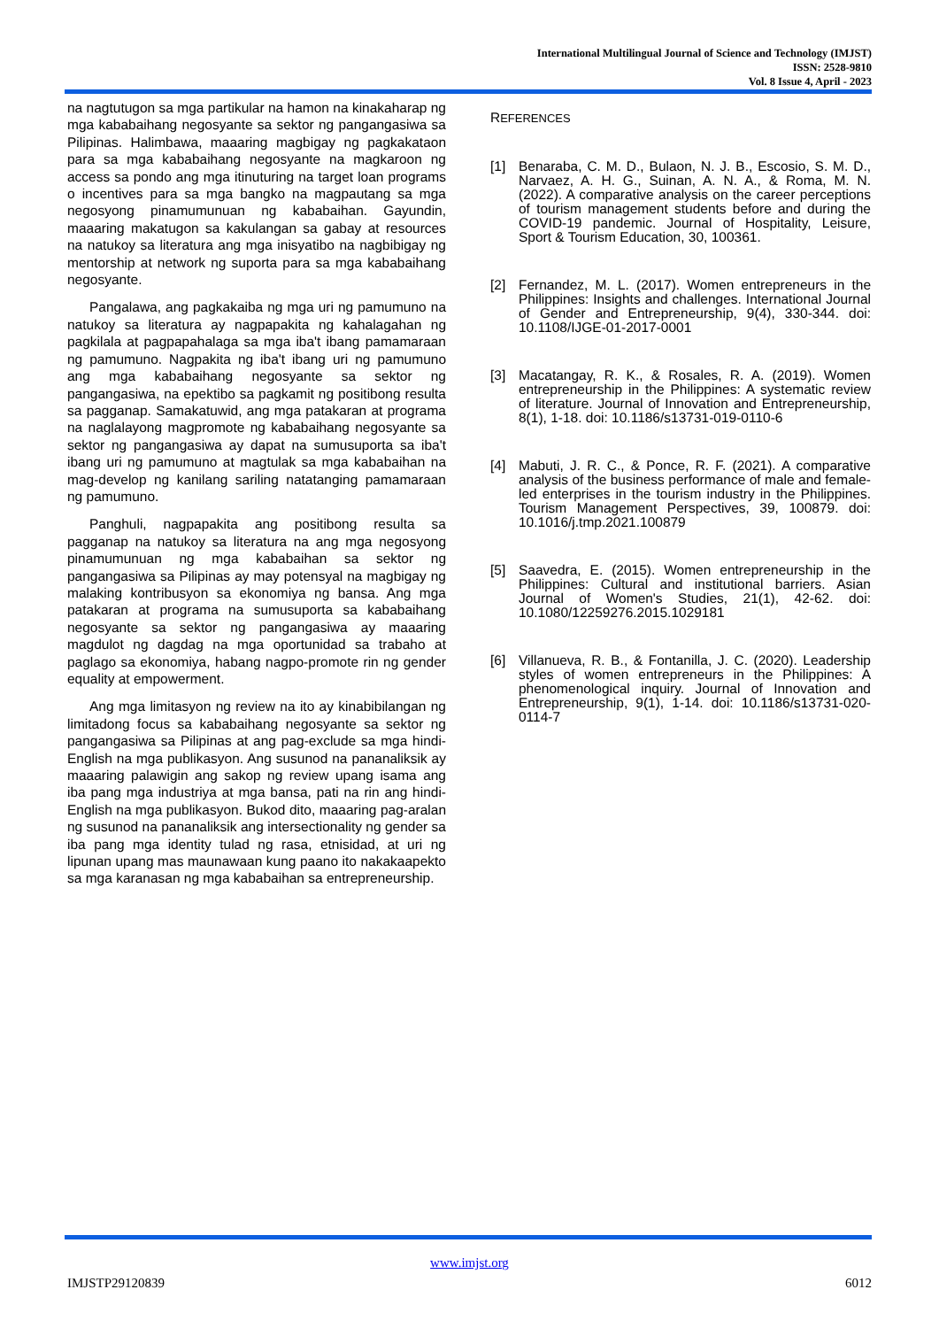International Multilingual Journal of Science and Technology (IMJST)
ISSN: 2528-9810
Vol. 8 Issue 4, April - 2023
na nagtutugon sa mga partikular na hamon na kinakaharap ng mga kababaihang negosyante sa sektor ng pangangasiwa sa Pilipinas. Halimbawa, maaaring magbigay ng pagkakataon para sa mga kababaihang negosyante na magkaroon ng access sa pondo ang mga itinuturing na target loan programs o incentives para sa mga bangko na magpautang sa mga negosyong pinamumunuan ng kababaihan. Gayundin, maaaring makatugon sa kakulangan sa gabay at resources na natukoy sa literatura ang mga inisyatibo na nagbibigay ng mentorship at network ng suporta para sa mga kababaihang negosyante.
Pangalawa, ang pagkakaiba ng mga uri ng pamumuno na natukoy sa literatura ay nagpapakita ng kahalagahan ng pagkilala at pagpapahalaga sa mga iba't ibang pamamaraan ng pamumuno. Nagpakita ng iba't ibang uri ng pamumuno ang mga kababaihang negosyante sa sektor ng pangangasiwa, na epektibo sa pagkamit ng positibong resulta sa pagganap. Samakatuwid, ang mga patakaran at programa na naglalayong magpromote ng kababaihang negosyante sa sektor ng pangangasiwa ay dapat na sumusuporta sa iba't ibang uri ng pamumuno at magtulak sa mga kababaihan na mag-develop ng kanilang sariling natatanging pamamaraan ng pamumuno.
Panghuli, nagpapakita ang positibong resulta sa pagganap na natukoy sa literatura na ang mga negosyong pinamumunuan ng mga kababaihan sa sektor ng pangangasiwa sa Pilipinas ay may potensyal na magbigay ng malaking kontribusyon sa ekonomiya ng bansa. Ang mga patakaran at programa na sumusuporta sa kababaihang negosyante sa sektor ng pangangasiwa ay maaaring magdulot ng dagdag na mga oportunidad sa trabaho at paglago sa ekonomiya, habang nagpo-promote rin ng gender equality at empowerment.
Ang mga limitasyon ng review na ito ay kinabibilangan ng limitadong focus sa kababaihang negosyante sa sektor ng pangangasiwa sa Pilipinas at ang pag-exclude sa mga hindi-English na mga publikasyon. Ang susunod na pananaliksik ay maaaring palawigin ang sakop ng review upang isama ang iba pang mga industriya at mga bansa, pati na rin ang hindi-English na mga publikasyon. Bukod dito, maaaring pag-aralan ng susunod na pananaliksik ang intersectionality ng gender sa iba pang mga identity tulad ng rasa, etnisidad, at uri ng lipunan upang mas maunawaan kung paano ito nakakaapekto sa mga karanasan ng mga kababaihan sa entrepreneurship.
REFERENCES
[1] Benaraba, C. M. D., Bulaon, N. J. B., Escosio, S. M. D., Narvaez, A. H. G., Suinan, A. N. A., & Roma, M. N. (2022). A comparative analysis on the career perceptions of tourism management students before and during the COVID-19 pandemic. Journal of Hospitality, Leisure, Sport & Tourism Education, 30, 100361.
[2] Fernandez, M. L. (2017). Women entrepreneurs in the Philippines: Insights and challenges. International Journal of Gender and Entrepreneurship, 9(4), 330-344. doi: 10.1108/IJGE-01-2017-0001
[3] Macatangay, R. K., & Rosales, R. A. (2019). Women entrepreneurship in the Philippines: A systematic review of literature. Journal of Innovation and Entrepreneurship, 8(1), 1-18. doi: 10.1186/s13731-019-0110-6
[4] Mabuti, J. R. C., & Ponce, R. F. (2021). A comparative analysis of the business performance of male and female-led enterprises in the tourism industry in the Philippines. Tourism Management Perspectives, 39, 100879. doi: 10.1016/j.tmp.2021.100879
[5] Saavedra, E. (2015). Women entrepreneurship in the Philippines: Cultural and institutional barriers. Asian Journal of Women's Studies, 21(1), 42-62. doi: 10.1080/12259276.2015.1029181
[6] Villanueva, R. B., & Fontanilla, J. C. (2020). Leadership styles of women entrepreneurs in the Philippines: A phenomenological inquiry. Journal of Innovation and Entrepreneurship, 9(1), 1-14. doi: 10.1186/s13731-020-0114-7
www.imjst.org
IMJSTP29120839 6012